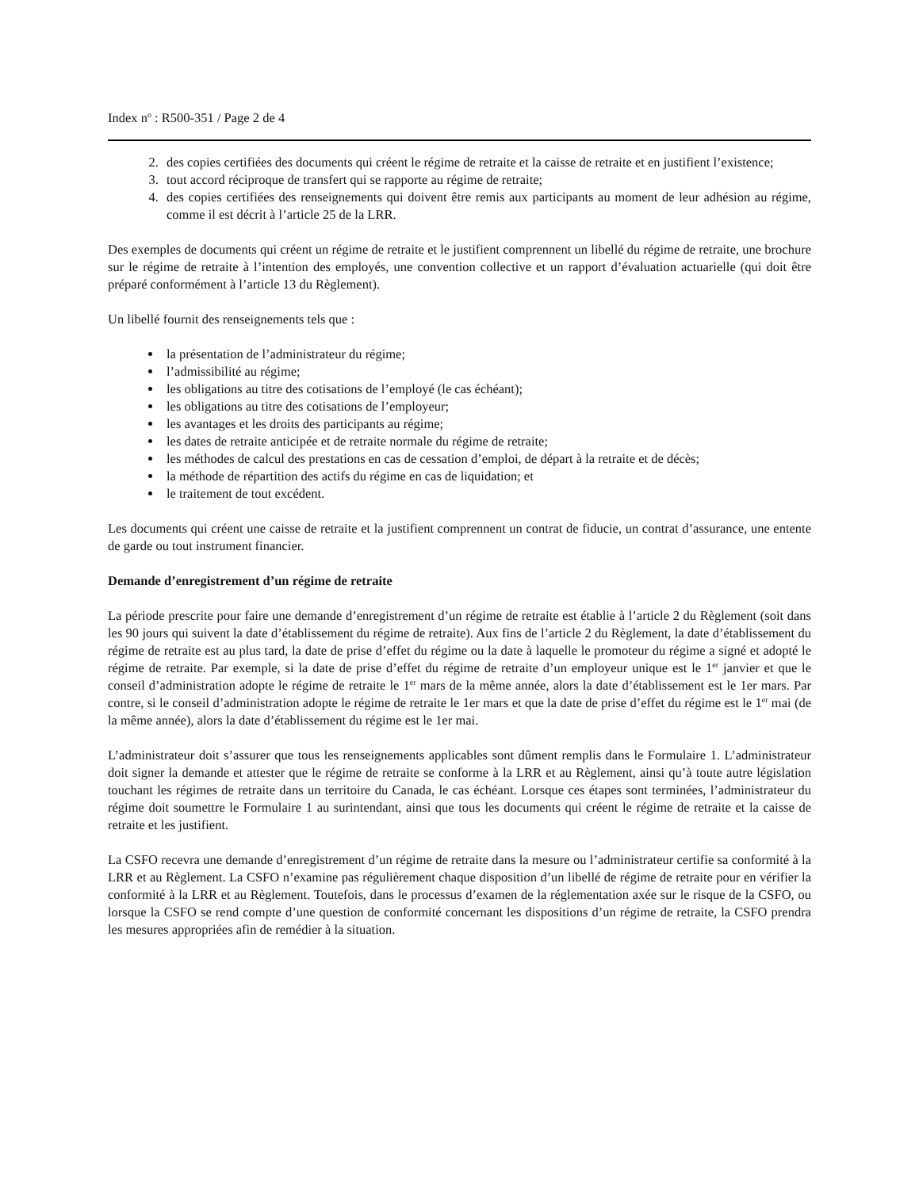Index n<sup>o</sup> : R500-351 / Page 2 de 4
2. des copies certifiées des documents qui créent le régime de retraite et la caisse de retraite et en justifient l’existence;
3. tout accord réciproque de transfert qui se rapporte au régime de retraite;
4. des copies certifiées des renseignements qui doivent être remis aux participants au moment de leur adhésion au régime, comme il est décrit à l’article 25 de la LRR.
Des exemples de documents qui créent un régime de retraite et le justifient comprennent un libellé du régime de retraite, une brochure sur le régime de retraite à l’intention des employés, une convention collective et un rapport d’évaluation actuarielle (qui doit être préparé conformément à l’article 13 du Règlement).
Un libellé fournit des renseignements tels que :
la présentation de l’administrateur du régime;
l’admissibilité au régime;
les obligations au titre des cotisations de l’employé (le cas échéant);
les obligations au titre des cotisations de l’employeur;
les avantages et les droits des participants au régime;
les dates de retraite anticipée et de retraite normale du régime de retraite;
les méthodes de calcul des prestations en cas de cessation d’emploi, de départ à la retraite et de décès;
la méthode de répartition des actifs du régime en cas de liquidation; et
le traitement de tout excédent.
Les documents qui créent une caisse de retraite et la justifient comprennent un contrat de fiducie, un contrat d’assurance, une entente de garde ou tout instrument financier.
Demande d’enregistrement d’un régime de retraite
La période prescrite pour faire une demande d’enregistrement d’un régime de retraite est établie à l’article 2 du Règlement (soit dans les 90 jours qui suivent la date d’établissement du régime de retraite). Aux fins de l’article 2 du Règlement, la date d’établissement du régime de retraite est au plus tard, la date de prise d’effet du régime ou la date à laquelle le promoteur du régime a signé et adopté le régime de retraite. Par exemple, si la date de prise d’effet du régime de retraite d’un employeur unique est le 1<sup>er</sup> janvier et que le conseil d’administration adopte le régime de retraite le 1<sup>er</sup> mars de la même année, alors la date d’établissement est le 1er mars. Par contre, si le conseil d’administration adopte le régime de retraite le 1er mars et que la date de prise d’effet du régime est le 1<sup>er</sup> mai (de la même année), alors la date d’établissement du régime est le 1er mai.
L’administrateur doit s’assurer que tous les renseignements applicables sont dûment remplis dans le Formulaire 1. L’administrateur doit signer la demande et attester que le régime de retraite se conforme à la LRR et au Règlement, ainsi qu’à toute autre législation touchant les régimes de retraite dans un territoire du Canada, le cas échéant. Lorsque ces étapes sont terminées, l’administrateur du régime doit soumettre le Formulaire 1 au surintendant, ainsi que tous les documents qui créent le régime de retraite et la caisse de retraite et les justifient.
La CSFO recevra une demande d’enregistrement d’un régime de retraite dans la mesure ou l’administrateur certifie sa conformité à la LRR et au Règlement. La CSFO n’examine pas régulièrement chaque disposition d’un libellé de régime de retraite pour en vérifier la conformité à la LRR et au Règlement. Toutefois, dans le processus d’examen de la réglementation axée sur le risque de la CSFO, ou lorsque la CSFO se rend compte d’une question de conformité concernant les dispositions d’un régime de retraite, la CSFO prendra les mesures appropriées afin de remédier à la situation.